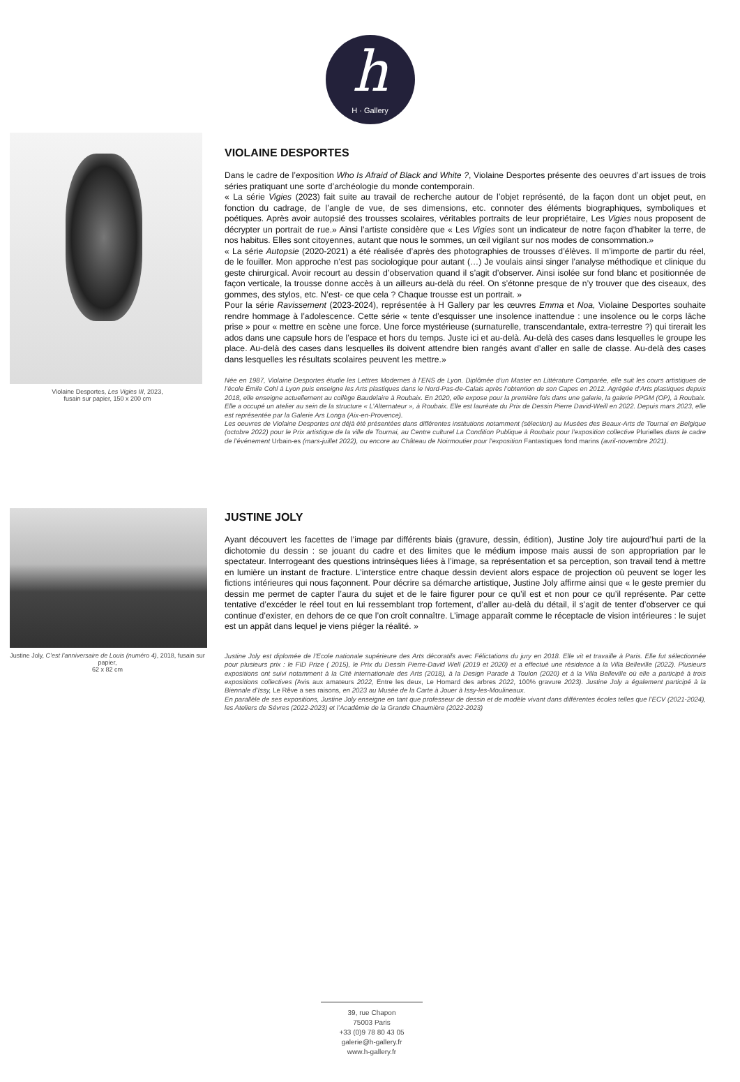h
H · Gallery
Violaine Desportes, Les Vigies III, 2023,
fusain sur papier, 150 x 200 cm
VIOLAINE DESPORTES
Dans le cadre de l’exposition Who Is Afraid of Black and White ?, Violaine Desportes présente des oeuvres d’art issues de trois séries pratiquant une sorte d’archéologie du monde contemporain.
« La série Vigies (2023) fait suite au travail de recherche autour de l’objet représenté, de la façon dont un objet peut, en fonction du cadrage, de l’angle de vue, de ses dimensions, etc. connoter des éléments biographiques, symboliques et poétiques. Après avoir autopsié des trousses scolaires, véritables portraits de leur propriétaire, Les Vigies nous proposent de décrypter un portrait de rue.» Ainsi l’artiste considère que « Les Vigies sont un indicateur de notre façon d’habiter la terre, de nos habitus. Elles sont citoyennes, autant que nous le sommes, un œil vigilant sur nos modes de consommation.»
« La série Autopsie (2020-2021) a été réalisée d’après des photographies de trousses d’élèves. Il m’importe de partir du réel, de le fouiller. Mon approche n’est pas sociologique pour autant (…) Je voulais ainsi singer l’analyse méthodique et clinique du geste chirurgical. Avoir recourt au dessin d’observation quand il s’agit d’observer. Ainsi isolée sur fond blanc et positionnée de façon verticale, la trousse donne accès à un ailleurs au-delà du réel. On s’étonne presque de n’y trouver que des ciseaux, des gommes, des stylos, etc. N’est- ce que cela ? Chaque trousse est un portrait. »
Pour la série Ravissement (2023-2024), représentée à H Gallery par les œuvres Emma et Noa, Violaine Desportes souhaite rendre hommage à l’adolescence. Cette série « tente d’esquisser une insolence inattendue : une insolence ou le corps lâche prise » pour « mettre en scène une force. Une force mystérieuse (surnaturelle, transcendantale, extra-terrestre ?) qui tirerait les ados dans une capsule hors de l’espace et hors du temps. Juste ici et au-delà. Au-delà des cases dans lesquelles le groupe les place. Au-delà des cases dans lesquelles ils doivent attendre bien rangés avant d’aller en salle de classe. Au-delà des cases dans lesquelles les résultats scolaires peuvent les mettre.»
Née en 1987, Violaine Desportes étudie les Lettres Modernes à l’ENS de Lyon. Diplômée d’un Master en Littérature Comparée, elle suit les cours artistiques de l’école Émile Cohl à Lyon puis enseigne les Arts plastiques dans le Nord-Pas-de-Calais après l’obtention de son Capes en 2012. Agrégée d’Arts plastiques depuis 2018, elle enseigne actuellement au collège Baudelaire à Roubaix. En 2020, elle expose pour la première fois dans une galerie, la galerie PPGM (OP), à Roubaix. Elle a occupé un atelier au sein de la structure « L’Alternateur », à Roubaix. Elle est lauréate du Prix de Dessin Pierre David-Weill en 2022. Depuis mars 2023, elle est représentée par la Galerie Ars Longa (Aix-en-Provence).
Les oeuvres de Violaine Desportes ont déjà été présentées dans différentes institutions notamment (sélection) au Musées des Beaux-Arts de Tournai en Belgique (octobre 2022) pour le Prix artistique de la ville de Tournai, au Centre culturel La Condition Publique à Roubaix pour l’exposition collective Plurielles dans le cadre de l’événement Urbain-es (mars-juillet 2022), ou encore au Château de Noirmoutier pour l’exposition Fantastiques fond marins (avril-novembre 2021).
Justine Joly, C’est l’anniversaire de Louis (numéro 4), 2018, fusain sur papier,
62 x 82 cm
JUSTINE JOLY
Ayant découvert les facettes de l’image par différents biais (gravure, dessin, édition), Justine Joly tire aujourd’hui parti de la dichotomie du dessin : se jouant du cadre et des limites que le médium impose mais aussi de son appropriation par le spectateur. Interrogeant des questions intrinsèques liées à l’image, sa représentation et sa perception, son travail tend à mettre en lumière un instant de fracture. L’interstice entre chaque dessin devient alors espace de projection où peuvent se loger les fictions intérieures qui nous façonnent. Pour décrire sa démarche artistique, Justine Joly affirme ainsi que « le geste premier du dessin me permet de capter l’aura du sujet et de le faire figurer pour ce qu’il est et non pour ce qu’il représente. Par cette tentative d’excéder le réel tout en lui ressemblant trop fortement, d’aller au-delà du détail, il s’agit de tenter d’observer ce qui continue d’exister, en dehors de ce que l’on croît connaître. L’image apparaît comme le réceptacle de vision intérieures : le sujet est un appât dans lequel je viens piéger la réalité. »
Justine Joly est diplomée de l’Ecole nationale supérieure des Arts décoratifs avec Félictations du jury en 2018. Elle vit et travaille à Paris. Elle fut sélectionnée pour plusieurs prix : le FID Prize ( 2015), le Prix du Dessin Pierre-David Well (2019 et 2020) et a effectué une résidence à la Villa Belleville (2022). Plusieurs expositions ont suivi notamment à la Cité internationale des Arts (2018), à la Design Parade à Toulon (2020) et à la Villa Belleville où elle a participé à trois expositions collectives (Avis aux amateurs 2022, Entre les deux, Le Homard des arbres 2022, 100% gravure 2023). Justine Joly a également participé à la Biennale d’Issy, Le Rêve a ses raisons, en 2023 au Musée de la Carte à Jouer à Issy-les-Moulineaux.
En parallèle de ses expositions, Justine Joly enseigne en tant que professeur de dessin et de modèle vivant dans différentes écoles telles que l’ECV (2021-2024), les Ateliers de Sévres (2022-2023) et l’Académie de la Grande Chaumière (2022-2023)
39, rue Chapon
75003 Paris
+33 (0)9 78 80 43 05
galerie@h-gallery.fr
www.h-gallery.fr